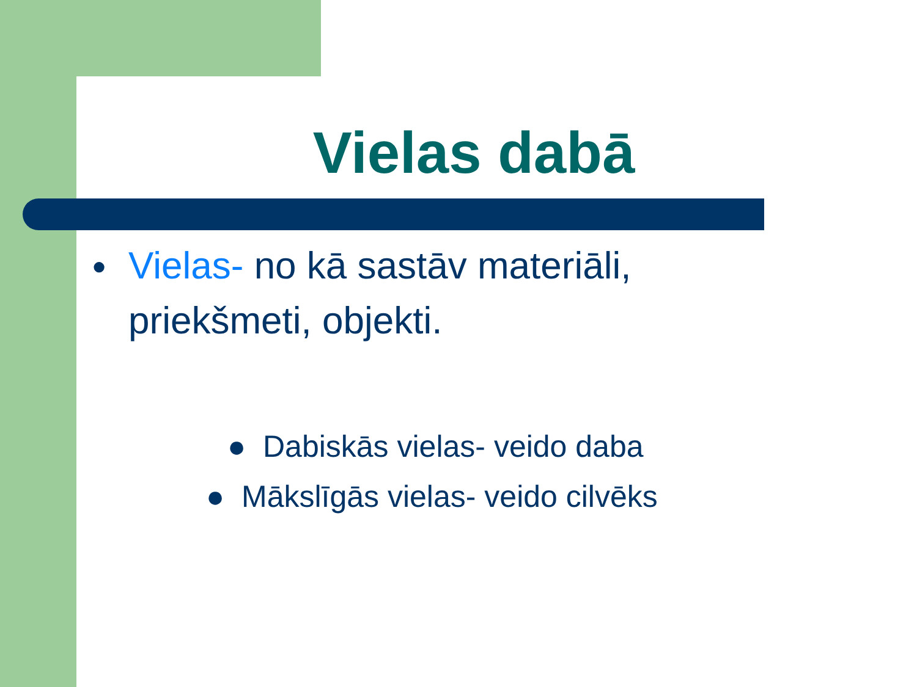Vielas dabā
● Vielas- no kā sastāv materiāli, priekšmeti, objekti.
● Dabiskās vielas- veido daba
● Mākslīgās vielas- veido cilvēks